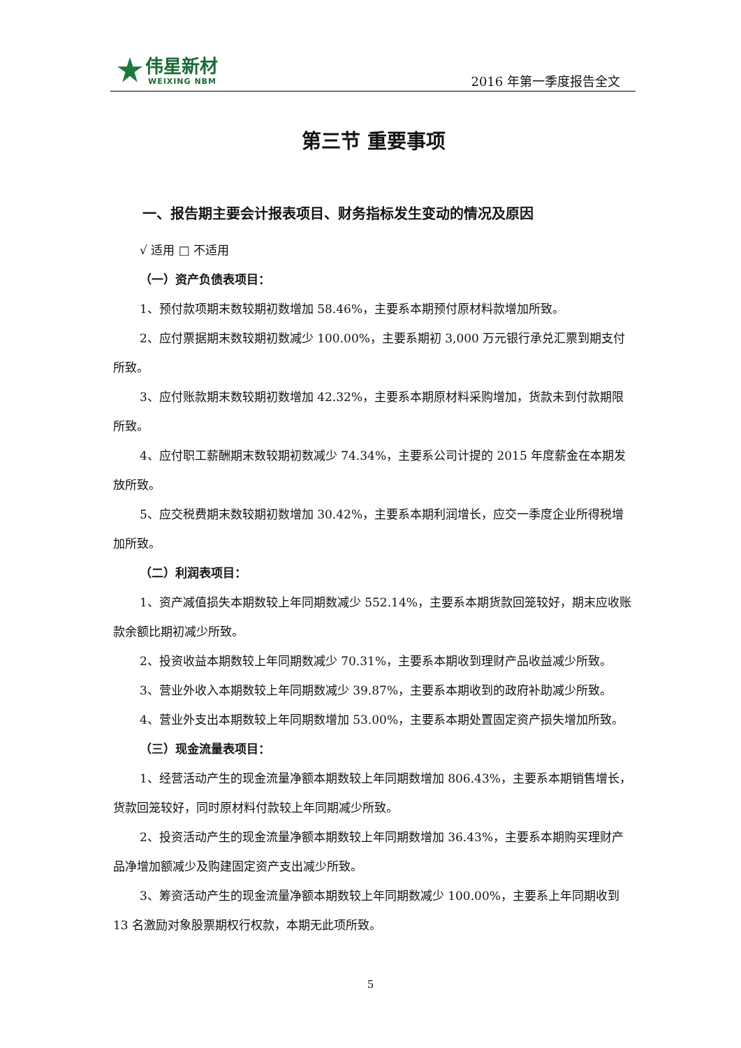伟星新材
WEIXING NBM
2016 年第一季度报告全文
第三节 重要事项
一、报告期主要会计报表项目、财务指标发生变动的情况及原因
√ 适用 □ 不适用
（一）资产负债表项目：
1、预付款项期末数较期初数增加 58.46%，主要系本期预付原材料款增加所致。
2、应付票据期末数较期初数减少 100.00%，主要系期初 3,000 万元银行承兑汇票到期支付所致。
3、应付账款期末数较期初数增加 42.32%，主要系本期原材料采购增加，货款未到付款期限所致。
4、应付职工薪酬期末数较期初数减少 74.34%，主要系公司计提的 2015 年度薪金在本期发放所致。
5、应交税费期末数较期初数增加 30.42%，主要系本期利润增长，应交一季度企业所得税增加所致。
（二）利润表项目：
1、资产减值损失本期数较上年同期数减少 552.14%，主要系本期货款回笼较好，期末应收账款余额比期初减少所致。
2、投资收益本期数较上年同期数减少 70.31%，主要系本期收到理财产品收益减少所致。
3、营业外收入本期数较上年同期数减少 39.87%，主要系本期收到的政府补助减少所致。
4、营业外支出本期数较上年同期数增加 53.00%，主要系本期处置固定资产损失增加所致。
（三）现金流量表项目：
1、经营活动产生的现金流量净额本期数较上年同期数增加 806.43%，主要系本期销售增长，货款回笼较好，同时原材料付款较上年同期减少所致。
2、投资活动产生的现金流量净额本期数较上年同期数增加 36.43%，主要系本期购买理财产品净增加额减少及购建固定资产支出减少所致。
3、筹资活动产生的现金流量净额本期数较上年同期数减少 100.00%，主要系上年同期收到 13 名激励对象股票期权行权款，本期无此项所致。
5